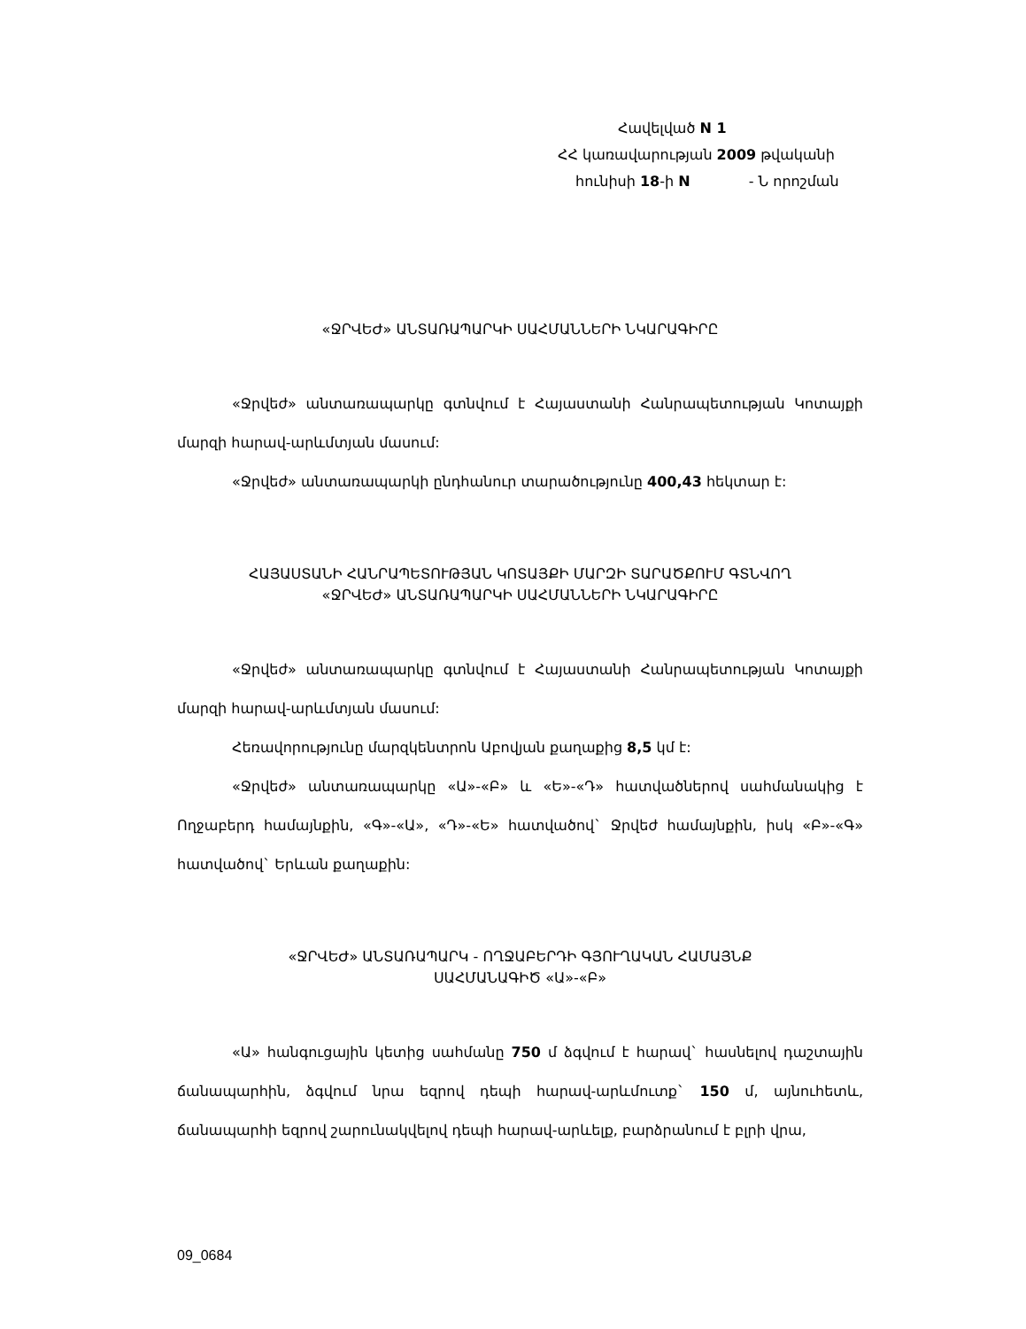Հավելված N 1
ՀՀ կառավարության 2009 թվականի
հունիսի 18-ի N - Ն որոշման
«ՋՐՎԵԺ» ԱՆՏԱՌԱՊԱՐԿԻ ՍԱՀՄԱՆՆԵՐԻ ՆԿԱՐԱԳԻՐԸ
«Ջրվեժ» անտառապարկը գտնվում է Հայաստանի Հանրապետության Կոտայքի մարզի հարավ-արևմտյան մասում:
«Ջրվեժ» անտառապարկի ընդհանուր տարածությունը 400,43 հեկտար է:
ՀԱՅԱՍՏԱՆԻ ՀԱՆՐԱՊԵՏՈՒԹՅԱՆ ԿՈՏԱՅՔԻ ՄԱՐԶԻ ՏԱՐԱԾՔՈՒՄ ԳՏՆՎՈՂ
«ՋՐՎԵԺ» ԱՆՏԱՌԱՊԱՐԿԻ ՍԱՀՄԱՆՆԵՐԻ ՆԿԱՐԱԳԻՐԸ
«Ջրվեժ» անտառապարկը գտնվում է Հայաստանի Հանրապետության Կոտայքի մարզի հարավ-արևմտյան մասում:
Հեռավորությունը մարզկենտրոն Աբովյան քաղաքից 8,5 կմ է:
«Ջրվեժ» անտառապարկը «Ա»-«Բ» և «Ե»-«Դ» հատվածներով սահմանակից է Ողջաբերդ համայնքին, «Գ»-«Ա», «Դ»-«Ե» հատվածով` Ջրվեժ համայնքին, իսկ «Բ»-«Գ» հատվածով` Երևան քաղաքին:
«ՋՐՎԵԺ» ԱՆՏԱՌԱՊԱՐԿ - ՈՂՋԱԲԵՐԴԻ ԳՅՈՒՂԱԿԱՆ ՀԱՄԱՅՆՔ
ՍԱՀՄԱՆԱԳԻԾ «Ա»-«Բ»
«Ա» հանգուցային կետից սահմանը 750 մ ձգվում է հարավ` հասնելով դաշտային ճանապարհին, ձգվում նրա եզրով դեպի հարավ-արևմուտք` 150 մ, այնուհետև, ճանապարհի եզրով շարունակվելով դեպի հարավ-արևելք, բարձրանում է բլրի վրա,
09_0684